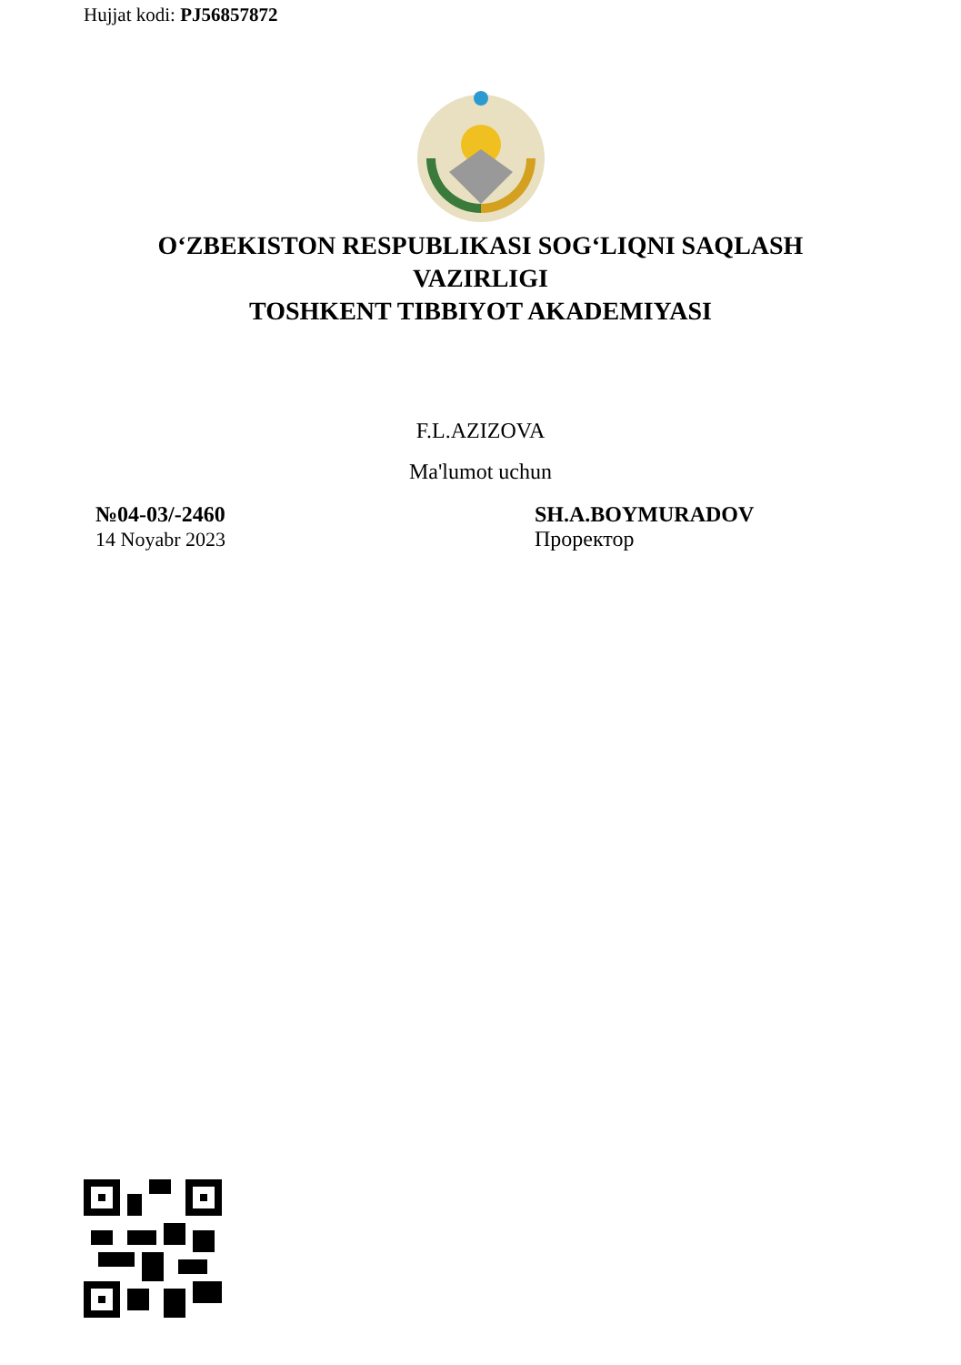Hujjat kodi: PJ56857872
O‘ZBEKISTON RESPUBLIKASI SOG‘LIQNI SAQLASH
VAZIRLIGI
TOSHKENT TIBBIYOT AKADEMIYASI
F.L.AZIZOVA
Ma'lumot uchun
№04-03/-2460
14 Noyabr 2023
SH.A.BOYMURADOV
Проректор